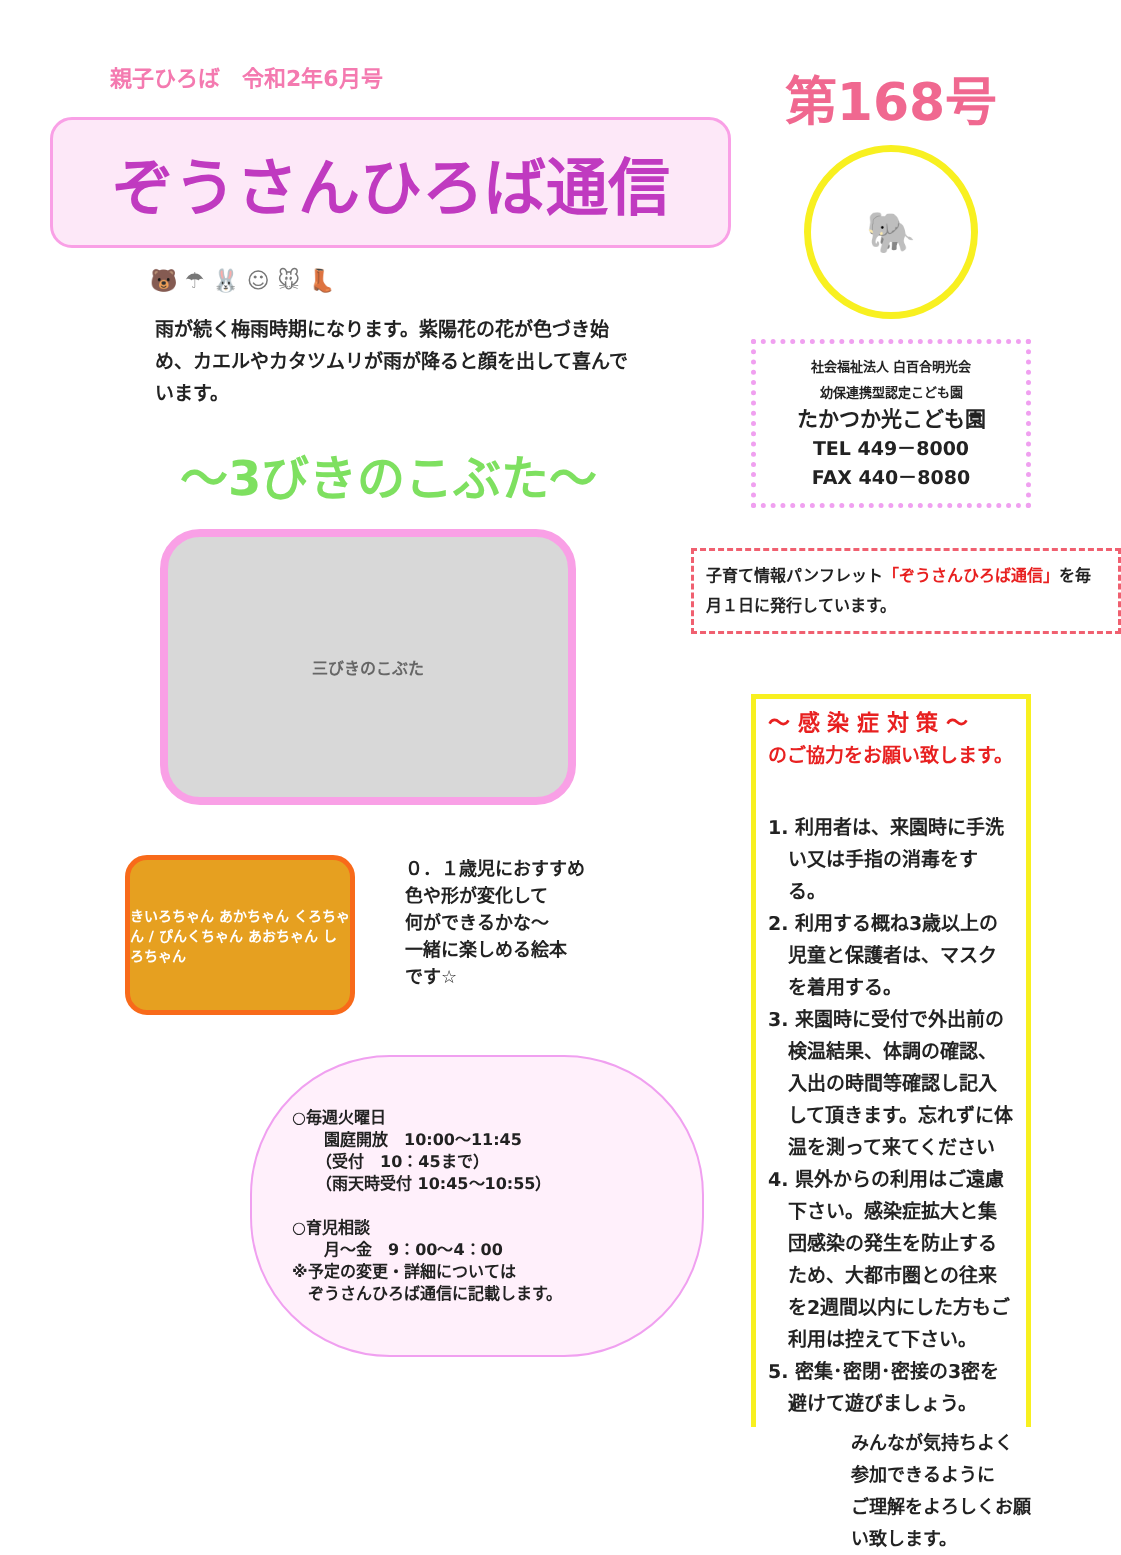親子ひろば　令和2年6月号
ぞうさんひろば通信
🐻 ☂ 🐰 ☺ 🐭 👢
雨が続く梅雨時期になります。紫陽花の花が色づき始め、カエルやカタツムリが雨が降ると顔を出して喜んでいます。
～3びきのこぶた～
三びきのこぶた
きいろちゃん あかちゃん くろちゃん / ぴんくちゃん あおちゃん しろちゃん
０．１歳児におすすめ
色や形が変化して
何ができるかな～
一緒に楽しめる絵本
です☆
○毎週火曜日
　　園庭開放　10:00～11:45
　　（受付　10：45まで）
　　（雨天時受付 10:45～10:55）
○育児相談
　　月～金　9：00～4：00
※予定の変更・詳細については
　ぞうさんひろば通信に記載します。
第168号
🐘
社会福祉法人 白百合明光会
幼保連携型認定こども園
たかつか光こども園
TEL 449－8000
FAX 440－8080
子育て情報パンフレット「ぞうさんひろば通信」を毎月１日に発行しています。
～ 感 染 症 対 策 ～
のご協力をお願い致します。
1. 利用者は、来園時に手洗い又は手指の消毒をする。
2. 利用する概ね3歳以上の児童と保護者は、マスクを着用する。
3. 来園時に受付で外出前の検温結果、体調の確認、入出の時間等確認し記入して頂きます。忘れずに体温を測って来てください
4. 県外からの利用はご遠慮下さい。感染症拡大と集団感染の発生を防止するため、大都市圏との往来を2週間以内にした方もご利用は控えて下さい。
5. 密集･密閉･密接の3密を避けて遊びましょう。
みんなが気持ちよく
参加できるように
ご理解をよろしくお願い致します。